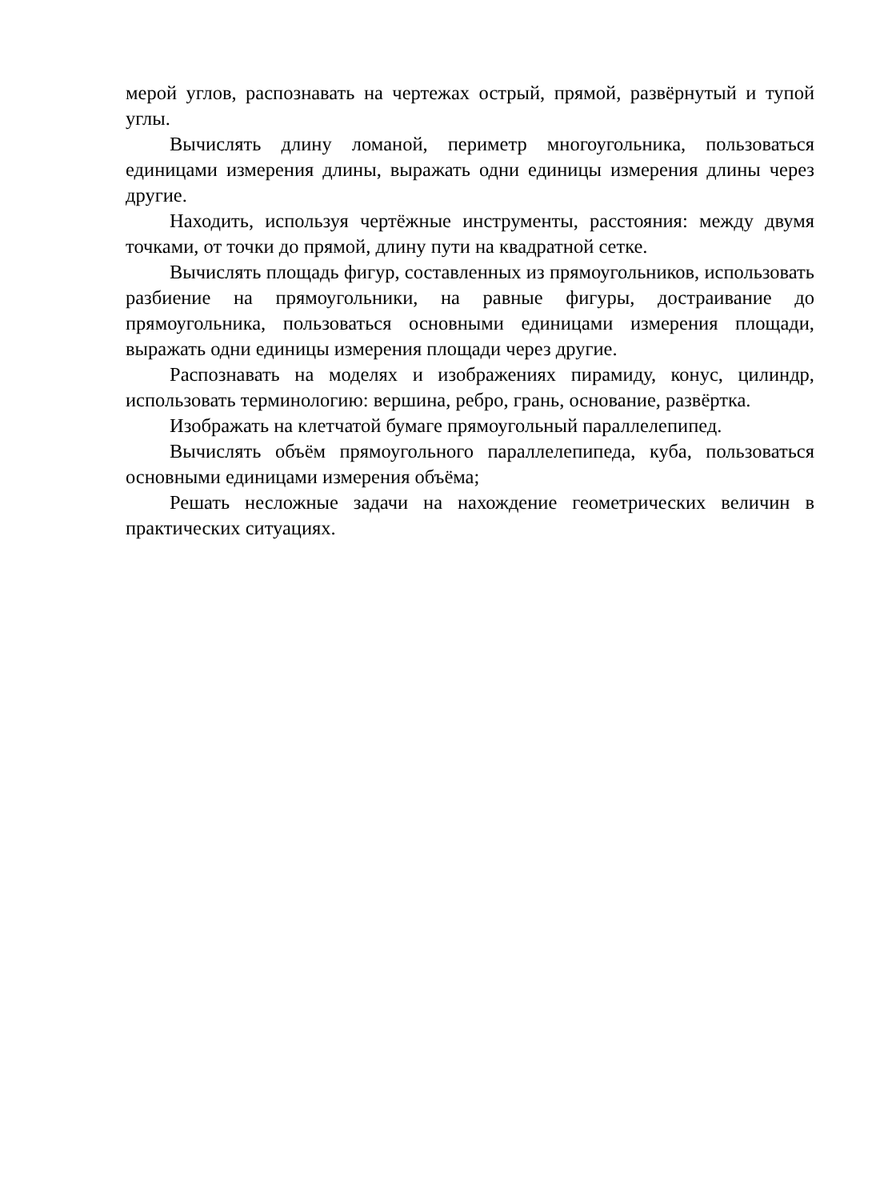мерой углов, распознавать на чертежах острый, прямой, развёрнутый и тупой углы.
Вычислять длину ломаной, периметр многоугольника, пользоваться единицами измерения длины, выражать одни единицы измерения длины через другие.
Находить, используя чертёжные инструменты, расстояния: между двумя точками, от точки до прямой, длину пути на квадратной сетке.
Вычислять площадь фигур, составленных из прямоугольников, использовать разбиение на прямоугольники, на равные фигуры, достраивание до прямоугольника, пользоваться основными единицами измерения площади, выражать одни единицы измерения площади через другие.
Распознавать на моделях и изображениях пирамиду, конус, цилиндр, использовать терминологию: вершина, ребро, грань, основание, развёртка.
Изображать на клетчатой бумаге прямоугольный параллелепипед.
Вычислять объём прямоугольного параллелепипеда, куба, пользоваться основными единицами измерения объёма;
Решать несложные задачи на нахождение геометрических величин в практических ситуациях.